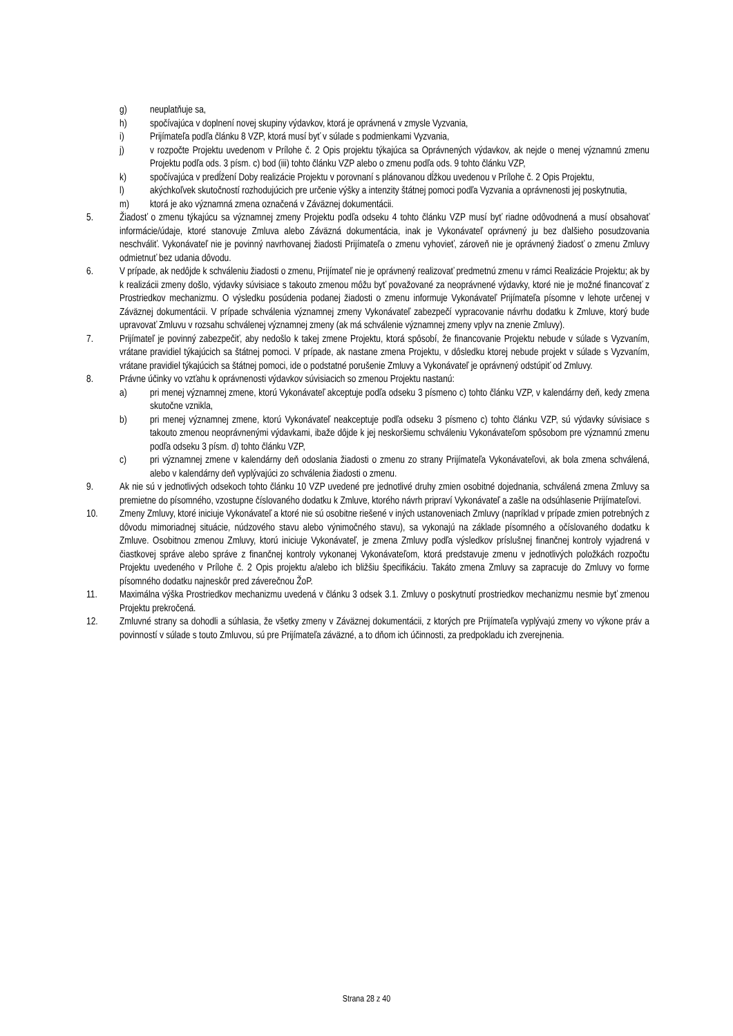g) neuplatňuje sa,
h) spočívajúca v doplnení novej skupiny výdavkov, ktorá je oprávnená v zmysle Vyzvania,
i) Prijímateľa podľa článku 8 VZP, ktorá musí byť v súlade s podmienkami Vyzvania,
j) v rozpočte Projektu uvedenom v Prílohe č. 2 Opis projektu týkajúca sa Oprávnených výdavkov, ak nejde o menej významnú zmenu Projektu podľa ods. 3 písm. c) bod (iii) tohto článku VZP alebo o zmenu podľa ods. 9 tohto článku VZP,
k) spočívajúca v predĺžení Doby realizácie Projektu v porovnaní s plánovanou dĺžkou uvedenou v Prílohe č. 2 Opis Projektu,
l) akýchkoľvek skutočností rozhodujúcich pre určenie výšky a intenzity štátnej pomoci podľa Vyzvania a oprávnenosti jej poskytnutia,
m) ktorá je ako významná zmena označená v Záväznej dokumentácii.
5. Žiadosť o zmenu týkajúcu sa významnej zmeny Projektu podľa odseku 4 tohto článku VZP musí byť riadne odôvodnená a musí obsahovať informácie/údaje, ktoré stanovuje Zmluva alebo Záväzná dokumentácia, inak je Vykonávateľ oprávnený ju bez ďalšieho posudzovania neschváliť. Vykonávateľ nie je povinný navrhovanej žiadosti Prijímateľa o zmenu vyhovieť, zároveň nie je oprávnený žiadosť o zmenu Zmluvy odmietnuť bez udania dôvodu.
6. V prípade, ak nedôjde k schváleniu žiadosti o zmenu, Prijímateľ nie je oprávnený realizovať predmetnú zmenu v rámci Realizácie Projektu; ak by k realizácii zmeny došlo, výdavky súvisiace s takouto zmenou môžu byť považované za neoprávnené výdavky, ktoré nie je možné financovať z Prostriedkov mechanizmu. O výsledku posúdenia podanej žiadosti o zmenu informuje Vykonávateľ Prijímateľa písomne v lehote určenej v Záväznej dokumentácii. V prípade schválenia významnej zmeny Vykonávateľ zabezpečí vypracovanie návrhu dodatku k Zmluve, ktorý bude upravovať Zmluvu v rozsahu schválenej významnej zmeny (ak má schválenie významnej zmeny vplyv na znenie Zmluvy).
7. Prijímateľ je povinný zabezpečiť, aby nedošlo k takej zmene Projektu, ktorá spôsobí, že financovanie Projektu nebude v súlade s Vyzvaním, vrátane pravidiel týkajúcich sa štátnej pomoci. V prípade, ak nastane zmena Projektu, v dôsledku ktorej nebude projekt v súlade s Vyzvaním, vrátane pravidiel týkajúcich sa štátnej pomoci, ide o podstatné porušenie Zmluvy a Vykonávateľ je oprávnený odstúpiť od Zmluvy.
8. Právne účinky vo vzťahu k oprávnenosti výdavkov súvisiacich so zmenou Projektu nastanú:
a) pri menej významnej zmene, ktorú Vykonávateľ akceptuje podľa odseku 3 písmeno c) tohto článku VZP, v kalendárny deň, kedy zmena skutočne vznikla,
b) pri menej významnej zmene, ktorú Vykonávateľ neakceptuje podľa odseku 3 písmeno c) tohto článku VZP, sú výdavky súvisiace s takouto zmenou neoprávnenými výdavkami, ibaže dôjde k jej neskoršiemu schváleniu Vykonávateľom spôsobom pre významnú zmenu podľa odseku 3 písm. d) tohto článku VZP,
c) pri významnej zmene v kalendárny deň odoslania žiadosti o zmenu zo strany Prijímateľa Vykonávateľovi, ak bola zmena schválená, alebo v kalendárny deň vyplývajúci zo schválenia žiadosti o zmenu.
9. Ak nie sú v jednotlivých odsekoch tohto článku 10 VZP uvedené pre jednotlivé druhy zmien osobitné dojednania, schválená zmena Zmluvy sa premietne do písomného, vzostupne číslovaného dodatku k Zmluve, ktorého návrh pripraví Vykonávateľ a zašle na odsúhlasenie Prijímateľovi.
10. Zmeny Zmluvy, ktoré iniciuje Vykonávateľ a ktoré nie sú osobitne riešené v iných ustanoveniach Zmluvy (napríklad v prípade zmien potrebných z dôvodu mimoriadnej situácie, núdzového stavu alebo výnimočného stavu), sa vykonajú na základe písomného a očíslovaného dodatku k Zmluve. Osobitnou zmenou Zmluvy, ktorú iniciuje Vykonávateľ, je zmena Zmluvy podľa výsledkov príslušnej finančnej kontroly vyjadrená v čiastkovej správe alebo správe z finančnej kontroly vykonanej Vykonávateľom, ktorá predstavuje zmenu v jednotlivých položkách rozpočtu Projektu uvedeného v Prílohe č. 2 Opis projektu a/alebo ich bližšiu špecifikáciu. Takáto zmena Zmluvy sa zapracuje do Zmluvy vo forme písomného dodatku najneskôr pred záverečnou ŽoP.
11. Maximálna výška Prostriedkov mechanizmu uvedená v článku 3 odsek 3.1. Zmluvy o poskytnutí prostriedkov mechanizmu nesmie byť zmenou Projektu prekročená.
12. Zmluvné strany sa dohodli a súhlasia, že všetky zmeny v Záväznej dokumentácii, z ktorých pre Prijímateľa vyplývajú zmeny vo výkone práv a povinností v súlade s touto Zmluvou, sú pre Prijímateľa záväzné, a to dňom ich účinnosti, za predpokladu ich zverejnenia.
Strana 28 z 40